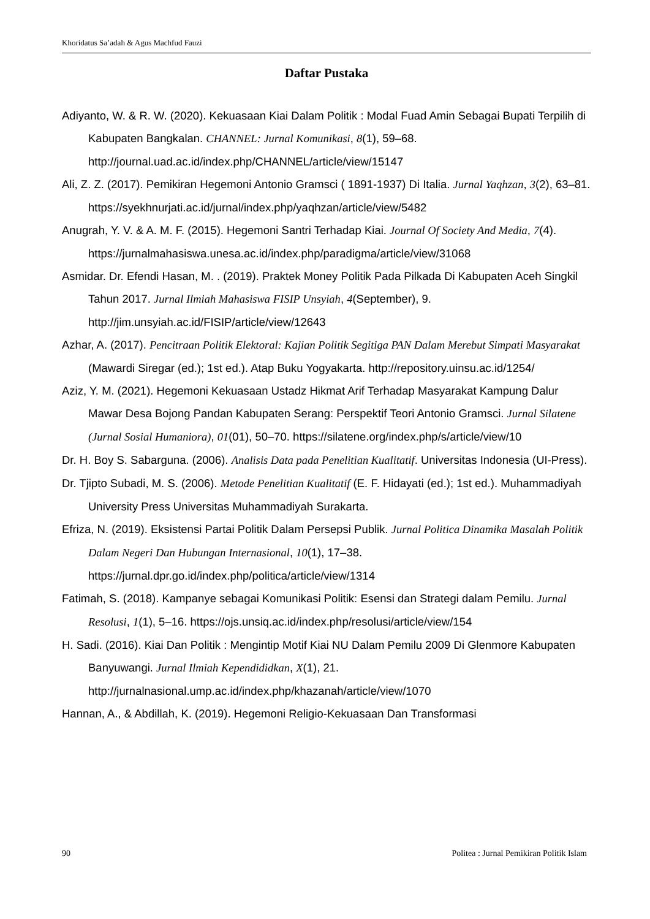Khoridatus Sa’adah & Agus Machfud Fauzi
Daftar Pustaka
Adiyanto, W. & R. W. (2020). Kekuasaan Kiai Dalam Politik : Modal Fuad Amin Sebagai Bupati Terpilih di Kabupaten Bangkalan. CHANNEL: Jurnal Komunikasi, 8(1), 59–68. http://journal.uad.ac.id/index.php/CHANNEL/article/view/15147
Ali, Z. Z. (2017). Pemikiran Hegemoni Antonio Gramsci ( 1891-1937) Di Italia. Jurnal Yaqhzan, 3(2), 63–81. https://syekhnurjati.ac.id/jurnal/index.php/yaqhzan/article/view/5482
Anugrah, Y. V. & A. M. F. (2015). Hegemoni Santri Terhadap Kiai. Journal Of Society And Media, 7(4). https://jurnalmahasiswa.unesa.ac.id/index.php/paradigma/article/view/31068
Asmidar. Dr. Efendi Hasan, M. . (2019). Praktek Money Politik Pada Pilkada Di Kabupaten Aceh Singkil Tahun 2017. Jurnal Ilmiah Mahasiswa FISIP Unsyiah, 4(September), 9. http://jim.unsyiah.ac.id/FISIP/article/view/12643
Azhar, A. (2017). Pencitraan Politik Elektoral: Kajian Politik Segitiga PAN Dalam Merebut Simpati Masyarakat (Mawardi Siregar (ed.); 1st ed.). Atap Buku Yogyakarta. http://repository.uinsu.ac.id/1254/
Aziz, Y. M. (2021). Hegemoni Kekuasaan Ustadz Hikmat Arif Terhadap Masyarakat Kampung Dalur Mawar Desa Bojong Pandan Kabupaten Serang: Perspektif Teori Antonio Gramsci. Jurnal Silatene (Jurnal Sosial Humaniora), 01(01), 50–70. https://silatene.org/index.php/s/article/view/10
Dr. H. Boy S. Sabarguna. (2006). Analisis Data pada Penelitian Kualitatif. Universitas Indonesia (UI-Press).
Dr. Tjipto Subadi, M. S. (2006). Metode Penelitian Kualitatif (E. F. Hidayati (ed.); 1st ed.). Muhammadiyah University Press Universitas Muhammadiyah Surakarta.
Efriza, N. (2019). Eksistensi Partai Politik Dalam Persepsi Publik. Jurnal Politica Dinamika Masalah Politik Dalam Negeri Dan Hubungan Internasional, 10(1), 17–38. https://jurnal.dpr.go.id/index.php/politica/article/view/1314
Fatimah, S. (2018). Kampanye sebagai Komunikasi Politik: Esensi dan Strategi dalam Pemilu. Jurnal Resolusi, 1(1), 5–16. https://ojs.unsiq.ac.id/index.php/resolusi/article/view/154
H. Sadi. (2016). Kiai Dan Politik : Mengintip Motif Kiai NU Dalam Pemilu 2009 Di Glenmore Kabupaten Banyuwangi. Jurnal Ilmiah Kependididkan, X(1), 21. http://jurnalnasional.ump.ac.id/index.php/khazanah/article/view/1070
Hannan, A., & Abdillah, K. (2019). Hegemoni Religio-Kekuasaan Dan Transformasi
90 Politea : Jurnal Pemikiran Politik Islam